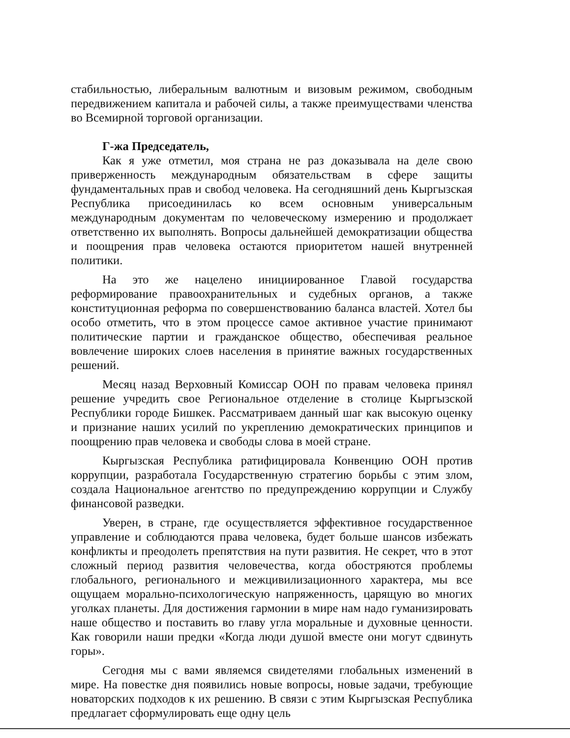стабильностью, либеральным валютным и визовым режимом, свободным передвижением капитала и рабочей силы, а также преимуществами членства во Всемирной торговой организации.
Г-жа Председатель,
Как я уже отметил, моя страна не раз доказывала на деле свою приверженность международным обязательствам в сфере защиты фундаментальных прав и свобод человека. На сегодняшний день Кыргызская Республика присоединилась ко всем основным универсальным международным документам по человеческому измерению и продолжает ответственно их выполнять. Вопросы дальнейшей демократизации общества и поощрения прав человека остаются приоритетом нашей внутренней политики.
На это же нацелено инициированное Главой государства реформирование правоохранительных и судебных органов, а также конституционная реформа по совершенствованию баланса властей. Хотел бы особо отметить, что в этом процессе самое активное участие принимают политические партии и гражданское общество, обеспечивая реальное вовлечение широких слоев населения в принятие важных государственных решений.
Месяц назад Верховный Комиссар ООН по правам человека принял решение учредить свое Региональное отделение в столице Кыргызской Республики городе Бишкек. Рассматриваем данный шаг как высокую оценку и признание наших усилий по укреплению демократических принципов и поощрению прав человека и свободы слова в моей стране.
Кыргызская Республика ратифицировала Конвенцию ООН против коррупции, разработала Государственную стратегию борьбы с этим злом, создала Национальное агентство по предупреждению коррупции и Службу финансовой разведки.
Уверен, в стране, где осуществляется эффективное государственное управление и соблюдаются права человека, будет больше шансов избежать конфликты и преодолеть препятствия на пути развития. Не секрет, что в этот сложный период развития человечества, когда обостряются проблемы глобального, регионального и межцивилизационного характера, мы все ощущаем морально-психологическую напряженность, царящую во многих уголках планеты. Для достижения гармонии в мире нам надо гуманизировать наше общество и поставить во главу угла моральные и духовные ценности. Как говорили наши предки «Когда люди душой вместе они могут сдвинуть горы».
Сегодня мы с вами являемся свидетелями глобальных изменений в мире. На повестке дня появились новые вопросы, новые задачи, требующие новаторских подходов к их решению. В связи с этим Кыргызская Республика предлагает сформулировать еще одну цель